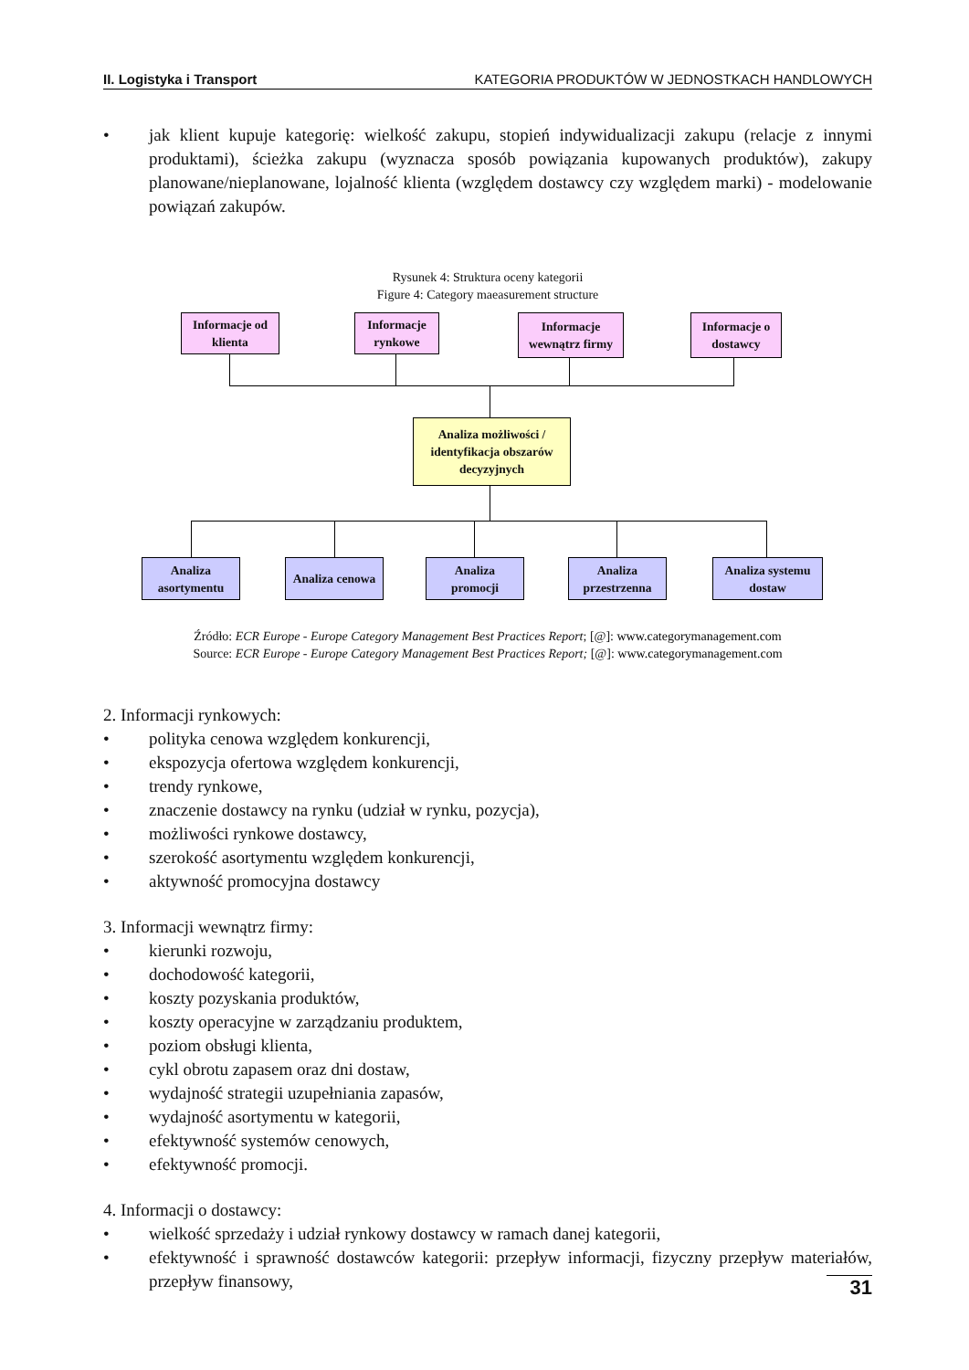II. Logistyka i Transport KATEGORIA PRODUKTÓW W JEDNOSTKACH HANDLOWYCH
• jak klient kupuje kategorię: wielkość zakupu, stopień indywidualizacji zakupu (relacje z innymi produktami), ścieżka zakupu (wyznacza sposób powiązania kupowanych produktów), zakupy planowane/nieplanowane, lojalność klienta (względem dostawcy czy względem marki) - modelowanie powiązań zakupów.
Rysunek 4: Struktura oceny kategorii
Figure 4: Category maeasurement structure
Informacje od
klienta
Informacje
rynkowe
Informacje
wewnątrz firmy
Informacje o
dostawcy
Analiza możliwości /
identyfikacja obszarów
decyzyjnych
Analiza
asortymentu
Analiza cenowa
Analiza
promocji
Analiza
przestrzenna
Analiza systemu
dostaw
Źródło: ECR Europe - Europe Category Management Best Practices Report; [@]: www.categorymanagement.com
Source: ECR Europe - Europe Category Management Best Practices Report; [@]: www.categorymanagement.com
2. Informacji rynkowych:
• polityka cenowa względem konkurencji,
• ekspozycja ofertowa względem konkurencji,
• trendy rynkowe,
• znaczenie dostawcy na rynku (udział w rynku, pozycja),
• możliwości rynkowe dostawcy,
• szerokość asortymentu względem konkurencji,
• aktywność promocyjna dostawcy
3. Informacji wewnątrz firmy:
• kierunki rozwoju,
• dochodowość kategorii,
• koszty pozyskania produktów,
• koszty operacyjne w zarządzaniu produktem,
• poziom obsługi klienta,
• cykl obrotu zapasem oraz dni dostaw,
• wydajność strategii uzupełniania zapasów,
• wydajność asortymentu w kategorii,
• efektywność systemów cenowych,
• efektywność promocji.
4. Informacji o dostawcy:
• wielkość sprzedaży i udział rynkowy dostawcy w ramach danej kategorii,
• efektywność i sprawność dostawców kategorii: przepływ informacji, fizyczny przepływ materiałów, przepływ finansowy,
31